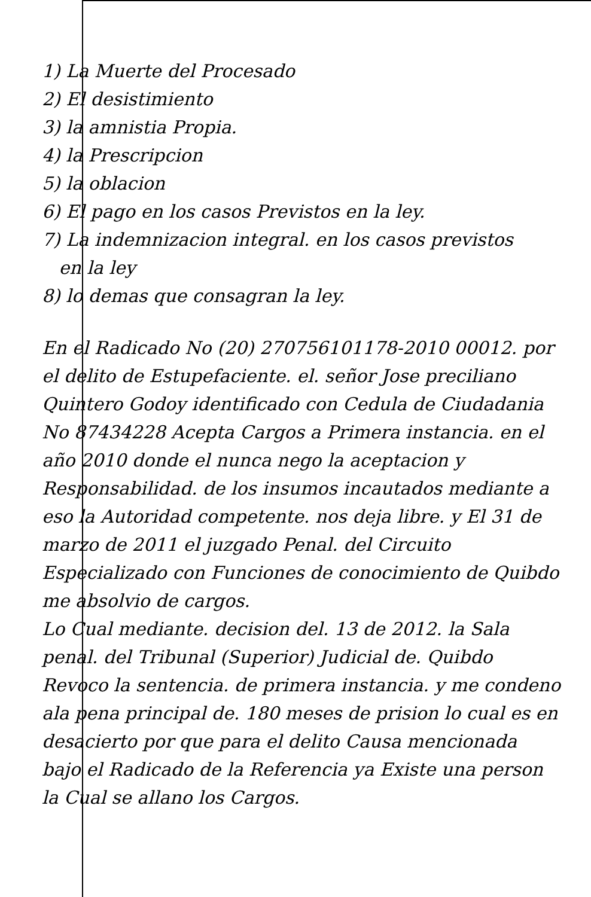1) La Muerte del Procesado
2) El desistimiento
3) la amnistia Propia.
4) la Prescripcion
5) la oblacion
6) El pago en los casos Previstos en la ley.
7) La indemnizacion integral. en los casos previstos
en la ley
8) lo demas que consagran la ley.
En el Radicado No (20) 270756101178-2010 00012. por el delito de Estupefaciente. el. señor Jose preciliano Quintero Godoy identificado con Cedula de Ciudadania No 87434228 Acepta Cargos a Primera instancia. en el año 2010 donde el nunca nego la aceptacion y Responsabilidad. de los insumos incautados mediante a eso la Autoridad competente. nos deja libre. y El 31 de marzo de 2011 el juzgado Penal. del Circuito Especializado con Funciones de conocimiento de Quibdo me absolvio de cargos.
Lo Cual mediante. decision del. 13 de 2012. la Sala penal. del Tribunal (Superior) Judicial de. Quibdo Revoco la sentencia. de primera instancia. y me condeno ala pena principal de. 180 meses de prision lo cual es en desacierto por que para el delito Causa mencionada bajo el Radicado de la Referencia ya Existe una person la Cual se allano los Cargos.